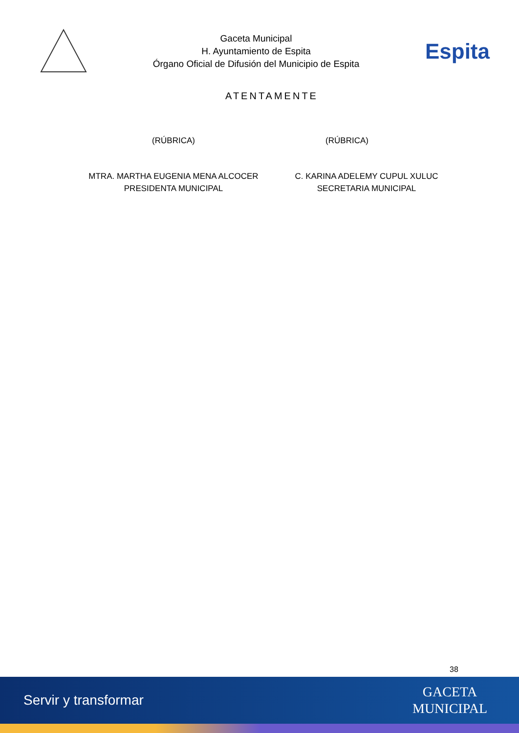Gaceta Municipal
H. Ayuntamiento de Espita
Órgano Oficial de Difusión del Municipio de Espita
Espita
ATENTAMENTE
(RÚBRICA) (RÚBRICA)
MTRA. MARTHA EUGENIA MENA ALCOCER
PRESIDENTA MUNICIPAL
C. KARINA ADELEMY CUPUL XULUC
SECRETARIA MUNICIPAL
38
Servir y transformar
GACETA
MUNICIPAL